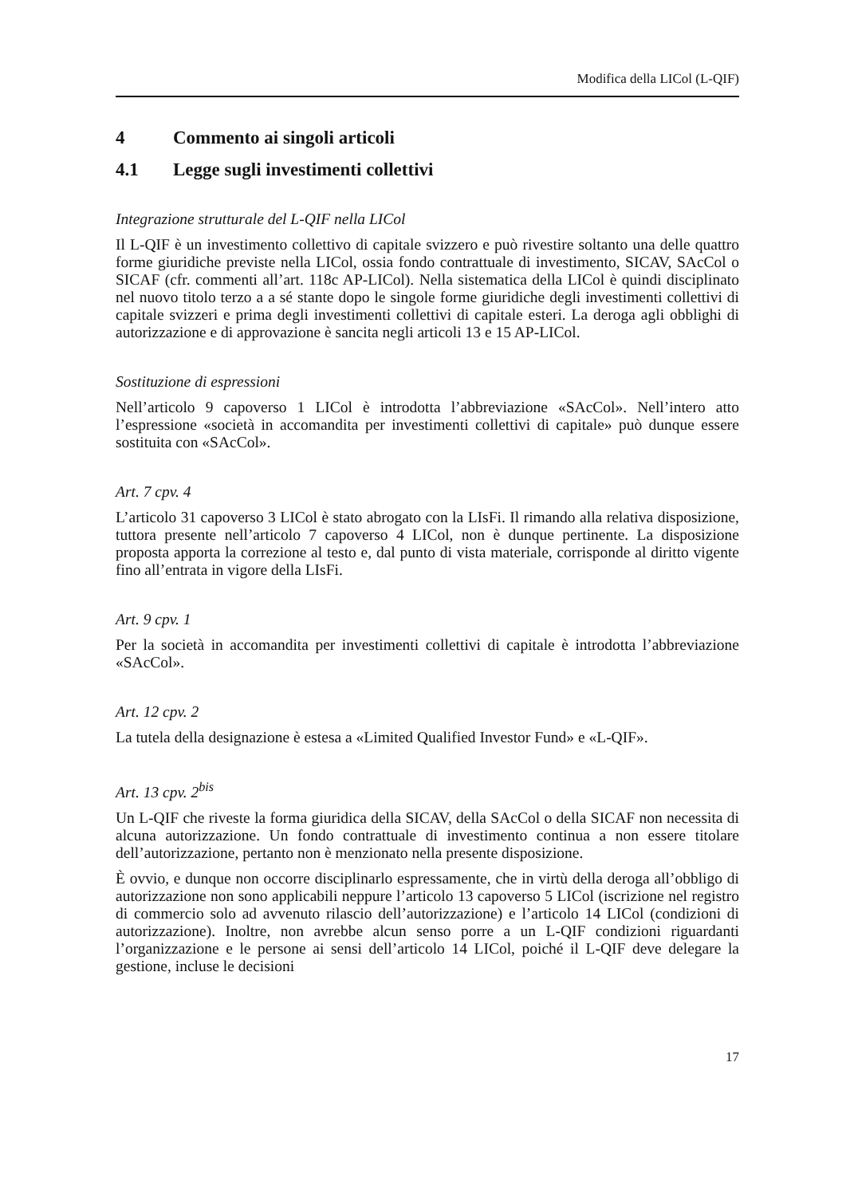Modifica della LICol (L-QIF)
4 Commento ai singoli articoli
4.1 Legge sugli investimenti collettivi
Integrazione strutturale del L-QIF nella LICol
Il L-QIF è un investimento collettivo di capitale svizzero e può rivestire soltanto una delle quattro forme giuridiche previste nella LICol, ossia fondo contrattuale di investimento, SICAV, SAcCol o SICAF (cfr. commenti all’art. 118c AP-LICol). Nella sistematica della LICol è quindi disciplinato nel nuovo titolo terzo a a sé stante dopo le singole forme giuridiche degli investimenti collettivi di capitale svizzeri e prima degli investimenti collettivi di capitale esteri. La deroga agli obblighi di autorizzazione e di approvazione è sancita negli articoli 13 e 15 AP-LICol.
Sostituzione di espressioni
Nell’articolo 9 capoverso 1 LICol è introdotta l’abbreviazione «SAcCol». Nell’intero atto l’espressione «società in accomandita per investimenti collettivi di capitale» può dunque essere sostituita con «SAcCol».
Art. 7 cpv. 4
L’articolo 31 capoverso 3 LICol è stato abrogato con la LIsFi. Il rimando alla relativa disposizione, tuttora presente nell’articolo 7 capoverso 4 LICol, non è dunque pertinente. La disposizione proposta apporta la correzione al testo e, dal punto di vista materiale, corrisponde al diritto vigente fino all’entrata in vigore della LIsFi.
Art. 9 cpv. 1
Per la società in accomandita per investimenti collettivi di capitale è introdotta l’abbreviazione «SAcCol».
Art. 12 cpv. 2
La tutela della designazione è estesa a «Limited Qualified Investor Fund» e «L-QIF».
Art. 13 cpv. 2<sup>bis</sup>
Un L-QIF che riveste la forma giuridica della SICAV, della SAcCol o della SICAF non necessita di alcuna autorizzazione. Un fondo contrattuale di investimento continua a non essere titolare dell’autorizzazione, pertanto non è menzionato nella presente disposizione.
È ovvio, e dunque non occorre disciplinarlo espressamente, che in virtù della deroga all’obbligo di autorizzazione non sono applicabili neppure l’articolo 13 capoverso 5 LICol (iscrizione nel registro di commercio solo ad avvenuto rilascio dell’autorizzazione) e l’articolo 14 LICol (condizioni di autorizzazione). Inoltre, non avrebbe alcun senso porre a un L-QIF condizioni riguardanti l’organizzazione e le persone ai sensi dell’articolo 14 LICol, poiché il L-QIF deve delegare la gestione, incluse le decisioni
17